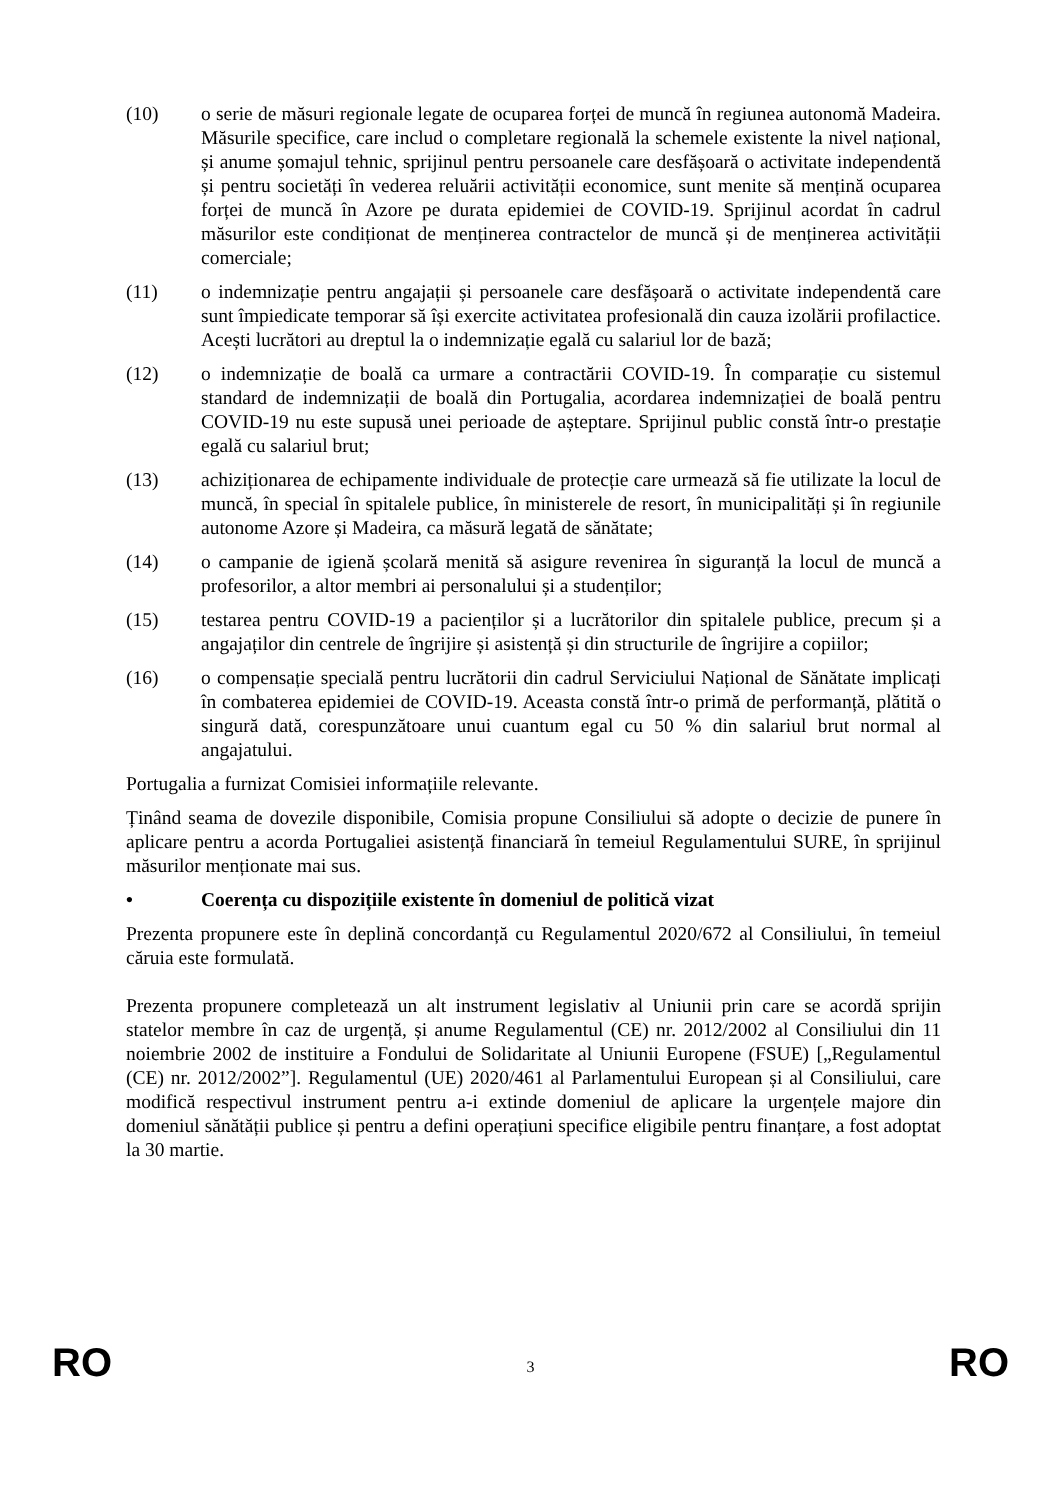(10) o serie de măsuri regionale legate de ocuparea forței de muncă în regiunea autonomă Madeira. Măsurile specifice, care includ o completare regională la schemele existente la nivel național, și anume șomajul tehnic, sprijinul pentru persoanele care desfășoară o activitate independentă și pentru societăți în vederea reluării activității economice, sunt menite să mențină ocuparea forței de muncă în Azore pe durata epidemiei de COVID-19. Sprijinul acordat în cadrul măsurilor este condiționat de menținerea contractelor de muncă și de menținerea activității comerciale;
(11) o indemnizație pentru angajații și persoanele care desfășoară o activitate independentă care sunt împiedicate temporar să își exercite activitatea profesională din cauza izolării profilactice. Acești lucrători au dreptul la o indemnizație egală cu salariul lor de bază;
(12) o indemnizație de boală ca urmare a contractării COVID-19. În comparație cu sistemul standard de indemnizații de boală din Portugalia, acordarea indemnizației de boală pentru COVID-19 nu este supusă unei perioade de așteptare. Sprijinul public constă într-o prestație egală cu salariul brut;
(13) achiziționarea de echipamente individuale de protecție care urmează să fie utilizate la locul de muncă, în special în spitalele publice, în ministerele de resort, în municipalități și în regiunile autonome Azore și Madeira, ca măsură legată de sănătate;
(14) o campanie de igienă școlară menită să asigure revenirea în siguranță la locul de muncă a profesorilor, a altor membri ai personalului și a studenților;
(15) testarea pentru COVID-19 a pacienților și a lucrătorilor din spitalele publice, precum și a angajaților din centrele de îngrijire și asistență și din structurile de îngrijire a copiilor;
(16) o compensație specială pentru lucrătorii din cadrul Serviciului Național de Sănătate implicați în combaterea epidemiei de COVID-19. Aceasta constă într-o primă de performanță, plătită o singură dată, corespunzătoare unui cuantum egal cu 50 % din salariul brut normal al angajatului.
Portugalia a furnizat Comisiei informațiile relevante.
Ținând seama de dovezile disponibile, Comisia propune Consiliului să adopte o decizie de punere în aplicare pentru a acorda Portugaliei asistență financiară în temeiul Regulamentului SURE, în sprijinul măsurilor menționate mai sus.
• Coerența cu dispozițiile existente în domeniul de politică vizat
Prezenta propunere este în deplină concordanță cu Regulamentul 2020/672 al Consiliului, în temeiul căruia este formulată.
Prezenta propunere completează un alt instrument legislativ al Uniunii prin care se acordă sprijin statelor membre în caz de urgență, și anume Regulamentul (CE) nr. 2012/2002 al Consiliului din 11 noiembrie 2002 de instituire a Fondului de Solidaritate al Uniunii Europene (FSUE) [„Regulamentul (CE) nr. 2012/2002”]. Regulamentul (UE) 2020/461 al Parlamentului European și al Consiliului, care modifică respectivul instrument pentru a-i extinde domeniul de aplicare la urgențele majore din domeniul sănătății publice și pentru a defini operațiuni specifice eligibile pentru finanțare, a fost adoptat la 30 martie.
RO 3 RO